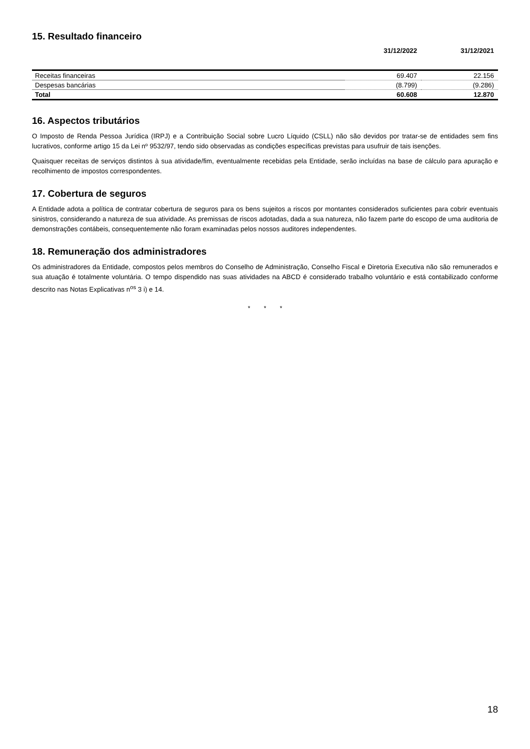15. Resultado financeiro
| | 31/12/2022 | 31/12/2021 |
| --- | --- | --- |
| Receitas financeiras | 69.407 | 22.156 |
| Despesas bancárias | (8.799) | (9.286) |
| Total | 60.608 | 12.870 |
16. Aspectos tributários
O Imposto de Renda Pessoa Jurídica (IRPJ) e a Contribuição Social sobre Lucro Líquido (CSLL) não são devidos por tratar-se de entidades sem fins lucrativos, conforme artigo 15 da Lei nº 9532/97, tendo sido observadas as condições específicas previstas para usufruir de tais isenções.
Quaisquer receitas de serviços distintos à sua atividade/fim, eventualmente recebidas pela Entidade, serão incluídas na base de cálculo para apuração e recolhimento de impostos correspondentes.
17. Cobertura de seguros
A Entidade adota a política de contratar cobertura de seguros para os bens sujeitos a riscos por montantes considerados suficientes para cobrir eventuais sinistros, considerando a natureza de sua atividade. As premissas de riscos adotadas, dada a sua natureza, não fazem parte do escopo de uma auditoria de demonstrações contábeis, consequentemente não foram examinadas pelos nossos auditores independentes.
18. Remuneração dos administradores
Os administradores da Entidade, compostos pelos membros do Conselho de Administração, Conselho Fiscal e Diretoria Executiva não são remunerados e sua atuação é totalmente voluntária. O tempo dispendido nas suas atividades na ABCD é considerado trabalho voluntário e está contabilizado conforme descrito nas Notas Explicativas n<sup>os</sup> 3 i) e 14.
* * *
18